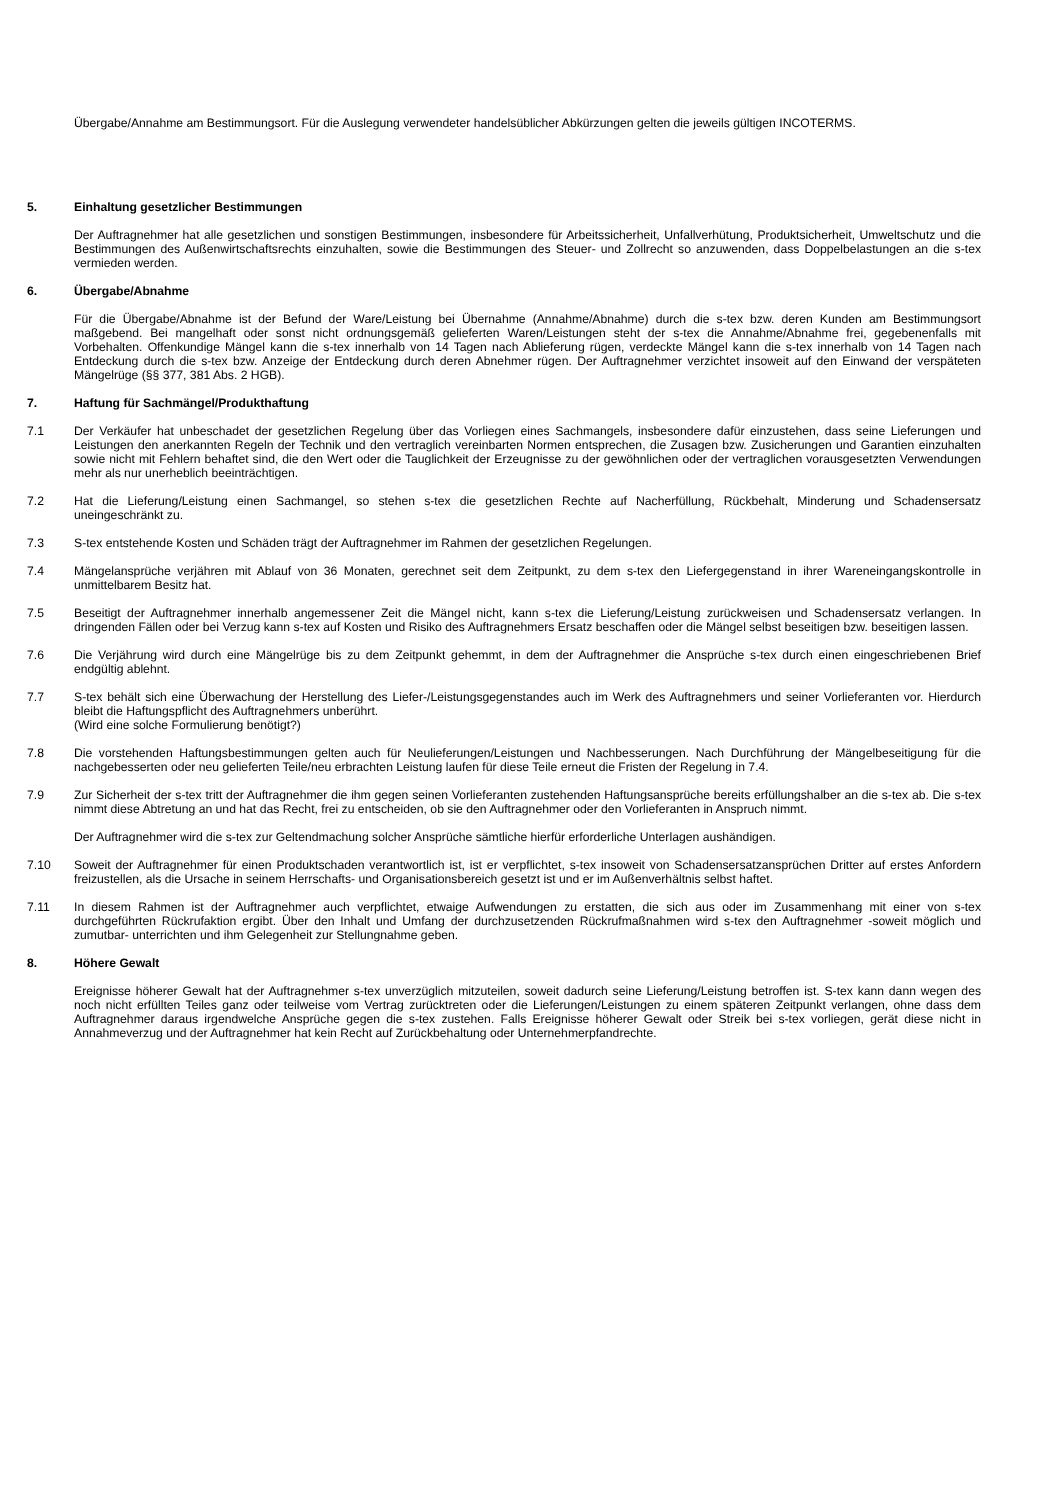Übergabe/Annahme am Bestimmungsort. Für die Auslegung verwendeter handelsüblicher Abkürzungen gelten die jeweils gültigen INCOTERMS.
5. Einhaltung gesetzlicher Bestimmungen
Der Auftragnehmer hat alle gesetzlichen und sonstigen Bestimmungen, insbesondere für Arbeitssicherheit, Unfallverhütung, Produktsicherheit, Umweltschutz und die Bestimmungen des Außenwirtschaftsrechts einzuhalten, sowie die Bestimmungen des Steuer- und Zollrecht so anzuwenden, dass Doppelbelastungen an die s-tex vermieden werden.
6. Übergabe/Abnahme
Für die Übergabe/Abnahme ist der Befund der Ware/Leistung bei Übernahme (Annahme/Abnahme) durch die s-tex bzw. deren Kunden am Bestimmungsort maßgebend. Bei mangelhaft oder sonst nicht ordnungsgemäß gelieferten Waren/Leistungen steht der s-tex die Annahme/Abnahme frei, gegebenenfalls mit Vorbehalten. Offenkundige Mängel kann die s-tex innerhalb von 14 Tagen nach Ablieferung rügen, verdeckte Mängel kann die s-tex innerhalb von 14 Tagen nach Entdeckung durch die s-tex bzw. Anzeige der Entdeckung durch deren Abnehmer rügen. Der Auftragnehmer verzichtet insoweit auf den Einwand der verspäteten Mängelrüge (§§ 377, 381 Abs. 2 HGB).
7. Haftung für Sachmängel/Produkthaftung
7.1 Der Verkäufer hat unbeschadet der gesetzlichen Regelung über das Vorliegen eines Sachmangels, insbesondere dafür einzustehen, dass seine Lieferungen und Leistungen den anerkannten Regeln der Technik und den vertraglich vereinbarten Normen entsprechen, die Zusagen bzw. Zusicherungen und Garantien einzuhalten sowie nicht mit Fehlern behaftet sind, die den Wert oder die Tauglichkeit der Erzeugnisse zu der gewöhnlichen oder der vertraglichen vorausgesetzten Verwendungen mehr als nur unerheblich beeinträchtigen.
7.2 Hat die Lieferung/Leistung einen Sachmangel, so stehen s-tex die gesetzlichen Rechte auf Nacherfüllung, Rückbehalt, Minderung und Schadensersatz uneingeschränkt zu.
7.3 S-tex entstehende Kosten und Schäden trägt der Auftragnehmer im Rahmen der gesetzlichen Regelungen.
7.4 Mängelansprüche verjähren mit Ablauf von 36 Monaten, gerechnet seit dem Zeitpunkt, zu dem s-tex den Liefergegenstand in ihrer Wareneingangskontrolle in unmittelbarem Besitz hat.
7.5 Beseitigt der Auftragnehmer innerhalb angemessener Zeit die Mängel nicht, kann s-tex die Lieferung/Leistung zurückweisen und Schadensersatz verlangen. In dringenden Fällen oder bei Verzug kann s-tex auf Kosten und Risiko des Auftragnehmers Ersatz beschaffen oder die Mängel selbst beseitigen bzw. beseitigen lassen.
7.6 Die Verjährung wird durch eine Mängelrüge bis zu dem Zeitpunkt gehemmt, in dem der Auftragnehmer die Ansprüche s-tex durch einen eingeschriebenen Brief endgültig ablehnt.
7.7 S-tex behält sich eine Überwachung der Herstellung des Liefer-/Leistungsgegenstandes auch im Werk des Auftragnehmers und seiner Vorlieferanten vor. Hierdurch bleibt die Haftungspflicht des Auftragnehmers unberührt.
(Wird eine solche Formulierung benötigt?)
7.8 Die vorstehenden Haftungsbestimmungen gelten auch für Neulieferungen/Leistungen und Nachbesserungen. Nach Durchführung der Mängelbeseitigung für die nachgebesserten oder neu gelieferten Teile/neu erbrachten Leistung laufen für diese Teile erneut die Fristen der Regelung in 7.4.
7.9 Zur Sicherheit der s-tex tritt der Auftragnehmer die ihm gegen seinen Vorlieferanten zustehenden Haftungsansprüche bereits erfüllungshalber an die s-tex ab. Die s-tex nimmt diese Abtretung an und hat das Recht, frei zu entscheiden, ob sie den Auftragnehmer oder den Vorlieferanten in Anspruch nimmt.
Der Auftragnehmer wird die s-tex zur Geltendmachung solcher Ansprüche sämtliche hierfür erforderliche Unterlagen aushändigen.
7.10 Soweit der Auftragnehmer für einen Produktschaden verantwortlich ist, ist er verpflichtet, s-tex insoweit von Schadensersatzansprüchen Dritter auf erstes Anfordern freizustellen, als die Ursache in seinem Herrschafts- und Organisationsbereich gesetzt ist und er im Außenverhältnis selbst haftet.
7.11 In diesem Rahmen ist der Auftragnehmer auch verpflichtet, etwaige Aufwendungen zu erstatten, die sich aus oder im Zusammenhang mit einer von s-tex durchgeführten Rückrufaktion ergibt. Über den Inhalt und Umfang der durchzusetzenden Rückrufmaßnahmen wird s-tex den Auftragnehmer -soweit möglich und zumutbar- unterrichten und ihm Gelegenheit zur Stellungnahme geben.
8. Höhere Gewalt
Ereignisse höherer Gewalt hat der Auftragnehmer s-tex unverzüglich mitzuteilen, soweit dadurch seine Lieferung/Leistung betroffen ist. S-tex kann dann wegen des noch nicht erfüllten Teiles ganz oder teilweise vom Vertrag zurücktreten oder die Lieferungen/Leistungen zu einem späteren Zeitpunkt verlangen, ohne dass dem Auftragnehmer daraus irgendwelche Ansprüche gegen die s-tex zustehen. Falls Ereignisse höherer Gewalt oder Streik bei s-tex vorliegen, gerät diese nicht in Annahmeverzug und der Auftragnehmer hat kein Recht auf Zurückbehaltung oder Unternehmerpfandrechte.